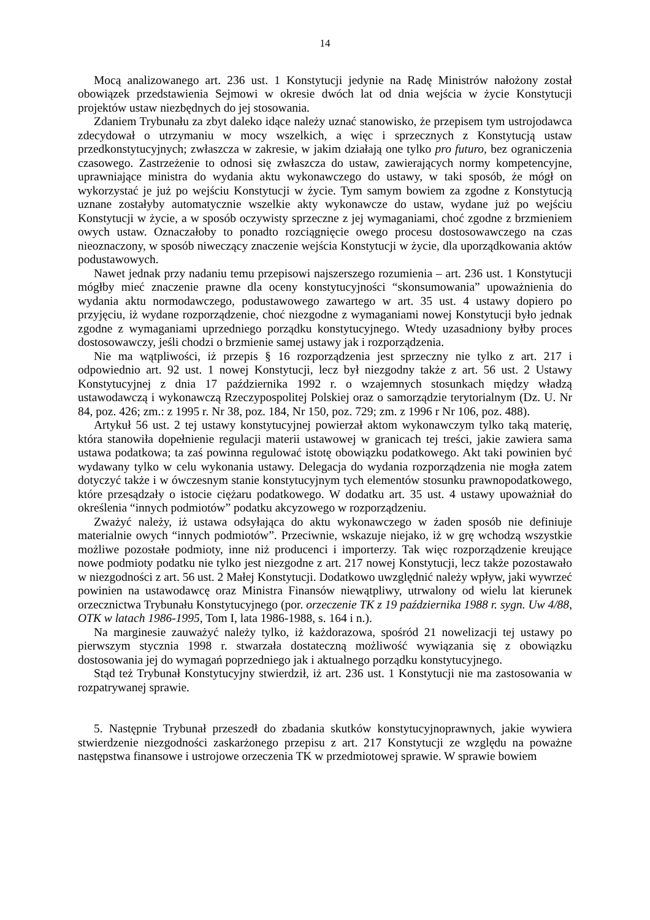14
Mocą analizowanego art. 236 ust. 1 Konstytucji jedynie na Radę Ministrów nałożony został obowiązek przedstawienia Sejmowi w okresie dwóch lat od dnia wejścia w życie Konstytucji projektów ustaw niezbędnych do jej stosowania.
Zdaniem Trybunału za zbyt daleko idące należy uznać stanowisko, że przepisem tym ustrojodawca zdecydował o utrzymaniu w mocy wszelkich, a więc i sprzecznych z Konstytucją ustaw przedkonstytucyjnych; zwłaszcza w zakresie, w jakim działają one tylko pro futuro, bez ograniczenia czasowego. Zastrzeżenie to odnosi się zwłaszcza do ustaw, zawierających normy kompetencyjne, uprawniające ministra do wydania aktu wykonawczego do ustawy, w taki sposób, że mógł on wykorzystać je już po wejściu Konstytucji w życie. Tym samym bowiem za zgodne z Konstytucją uznane zostałyby automatycznie wszelkie akty wykonawcze do ustaw, wydane już po wejściu Konstytucji w życie, a w sposób oczywisty sprzeczne z jej wymaganiami, choć zgodne z brzmieniem owych ustaw. Oznaczałoby to ponadto rozciągnięcie owego procesu dostosowawczego na czas nieoznaczony, w sposób niweczący znaczenie wejścia Konstytucji w życie, dla uporządkowania aktów podustawowych.
Nawet jednak przy nadaniu temu przepisowi najszerszego rozumienia – art. 236 ust. 1 Konstytucji mógłby mieć znaczenie prawne dla oceny konstytucyjności “skonsumowania” upoważnienia do wydania aktu normodawczego, podustawowego zawartego w art. 35 ust. 4 ustawy dopiero po przyjęciu, iż wydane rozporządzenie, choć niezgodne z wymaganiami nowej Konstytucji było jednak zgodne z wymaganiami uprzedniego porządku konstytucyjnego. Wtedy uzasadniony byłby proces dostosowawczy, jeśli chodzi o brzmienie samej ustawy jak i rozporządzenia.
Nie ma wątpliwości, iż przepis § 16 rozporządzenia jest sprzeczny nie tylko z art. 217 i odpowiednio art. 92 ust. 1 nowej Konstytucji, lecz był niezgodny także z art. 56 ust. 2 Ustawy Konstytucyjnej z dnia 17 października 1992 r. o wzajemnych stosunkach między władzą ustawodawczą i wykonawczą Rzeczypospolitej Polskiej oraz o samorządzie terytorialnym (Dz. U. Nr 84, poz. 426; zm.: z 1995 r. Nr 38, poz. 184, Nr 150, poz. 729; zm. z 1996 r Nr 106, poz. 488).
Artykuł 56 ust. 2 tej ustawy konstytucyjnej powierzał aktom wykonawczym tylko taką materię, która stanowiła dopełnienie regulacji materii ustawowej w granicach tej treści, jakie zawiera sama ustawa podatkowa; ta zaś powinna regulować istotę obowiązku podatkowego. Akt taki powinien być wydawany tylko w celu wykonania ustawy. Delegacja do wydania rozporządzenia nie mogła zatem dotyczyć także i w ówczesnym stanie konstytucyjnym tych elementów stosunku prawnopodatkowego, które przesądzały o istocie ciężaru podatkowego. W dodatku art. 35 ust. 4 ustawy upoważniał do określenia “innych podmiotów” podatku akcyzowego w rozporządzeniu.
Zważyć należy, iż ustawa odsyłająca do aktu wykonawczego w żaden sposób nie definiuje materialnie owych “innych podmiotów”. Przeciwnie, wskazuje niejako, iż w grę wchodzą wszystkie możliwe pozostałe podmioty, inne niż producenci i importerzy. Tak więc rozporządzenie kreujące nowe podmioty podatku nie tylko jest niezgodne z art. 217 nowej Konstytucji, lecz także pozostawało w niezgodności z art. 56 ust. 2 Małej Konstytucji. Dodatkowo uwzględnić należy wpływ, jaki wywrzeć powinien na ustawodawcę oraz Ministra Finansów niewątpliwy, utrwalony od wielu lat kierunek orzecznictwa Trybunału Konstytucyjnego (por. orzeczenie TK z 19 października 1988 r. sygn. Uw 4/88, OTK w latach 1986-1995, Tom I, lata 1986-1988, s. 164 i n.).
Na marginesie zauważyć należy tylko, iż każdorazowa, spośród 21 nowelizacji tej ustawy po pierwszym stycznia 1998 r. stwarzała dostateczną możliwość wywiązania się z obowiązku dostosowania jej do wymagań poprzedniego jak i aktualnego porządku konstytucyjnego.
Stąd też Trybunał Konstytucyjny stwierdził, iż art. 236 ust. 1 Konstytucji nie ma zastosowania w rozpatrywanej sprawie.
5. Następnie Trybunał przeszedł do zbadania skutków konstytucyjnoprawnych, jakie wywiera stwierdzenie niezgodności zaskarżonego przepisu z art. 217 Konstytucji ze względu na poważne następstwa finansowe i ustrojowe orzeczenia TK w przedmiotowej sprawie. W sprawie bowiem